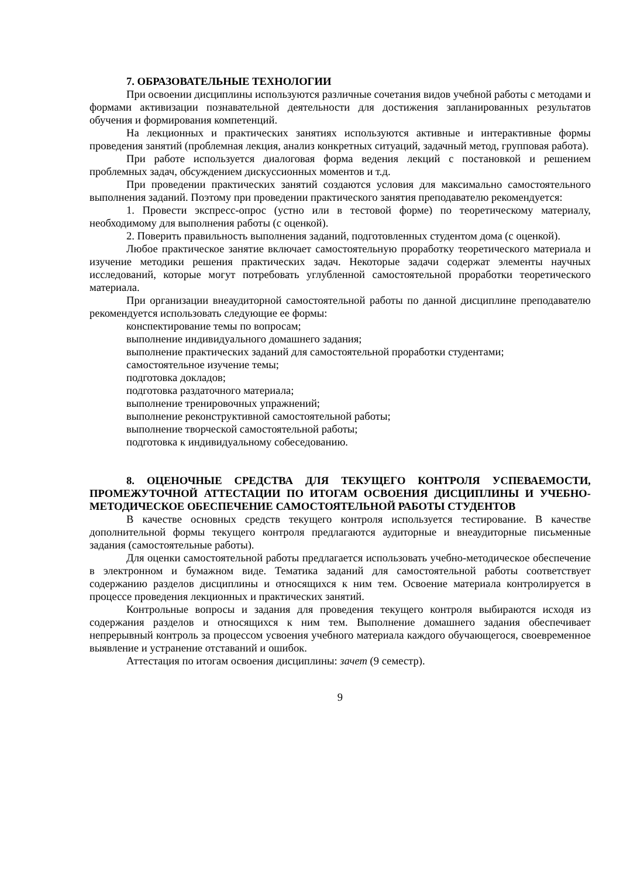7. ОБРАЗОВАТЕЛЬНЫЕ ТЕХНОЛОГИИ
При освоении дисциплины используются различные сочетания видов учебной работы с методами и формами активизации познавательной деятельности для достижения запланированных результатов обучения и формирования компетенций.
На лекционных и практических занятиях используются активные и интерактивные формы проведения занятий (проблемная лекция, анализ конкретных ситуаций, задачный метод, групповая работа).
При работе используется диалоговая форма ведения лекций с постановкой и решением проблемных задач, обсуждением дискуссионных моментов и т.д.
При проведении практических занятий создаются условия для максимально самостоятельного выполнения заданий. Поэтому при проведении практического занятия преподавателю рекомендуется:
1. Провести экспресс-опрос (устно или в тестовой форме) по теоретическому материалу, необходимому для выполнения работы (с оценкой).
2. Поверить правильность выполнения заданий, подготовленных студентом дома (с оценкой).
Любое практическое занятие включает самостоятельную проработку теоретического материала и изучение методики решения практических задач. Некоторые задачи содержат элементы научных исследований, которые могут потребовать углубленной самостоятельной проработки теоретического материала.
При организации внеаудиторной самостоятельной работы по данной дисциплине преподавателю рекомендуется использовать следующие ее формы:
конспектирование темы по вопросам;
выполнение индивидуального домашнего задания;
выполнение практических заданий для самостоятельной проработки студентами;
самостоятельное изучение темы;
подготовка докладов;
подготовка раздаточного материала;
выполнение тренировочных упражнений;
выполнение реконструктивной самостоятельной работы;
выполнение творческой самостоятельной работы;
подготовка к индивидуальному собеседованию.
8. ОЦЕНОЧНЫЕ СРЕДСТВА ДЛЯ ТЕКУЩЕГО КОНТРОЛЯ УСПЕВАЕМОСТИ, ПРОМЕЖУТОЧНОЙ АТТЕСТАЦИИ ПО ИТОГАМ ОСВОЕНИЯ ДИСЦИПЛИНЫ И УЧЕБНО-МЕТОДИЧЕСКОЕ ОБЕСПЕЧЕНИЕ САМОСТОЯТЕЛЬНОЙ РАБОТЫ СТУДЕНТОВ
В качестве основных средств текущего контроля используется тестирование. В качестве дополнительной формы текущего контроля предлагаются аудиторные и внеаудиторные письменные задания (самостоятельные работы).
Для оценки самостоятельной работы предлагается использовать учебно-методическое обеспечение в электронном и бумажном виде. Тематика заданий для самостоятельной работы соответствует содержанию разделов дисциплины и относящихся к ним тем. Освоение материала контролируется в процессе проведения лекционных и практических занятий.
Контрольные вопросы и задания для проведения текущего контроля выбираются исходя из содержания разделов и относящихся к ним тем. Выполнение домашнего задания обеспечивает непрерывный контроль за процессом усвоения учебного материала каждого обучающегося, своевременное выявление и устранение отставаний и ошибок.
Аттестация по итогам освоения дисциплины: зачет (9 семестр).
9